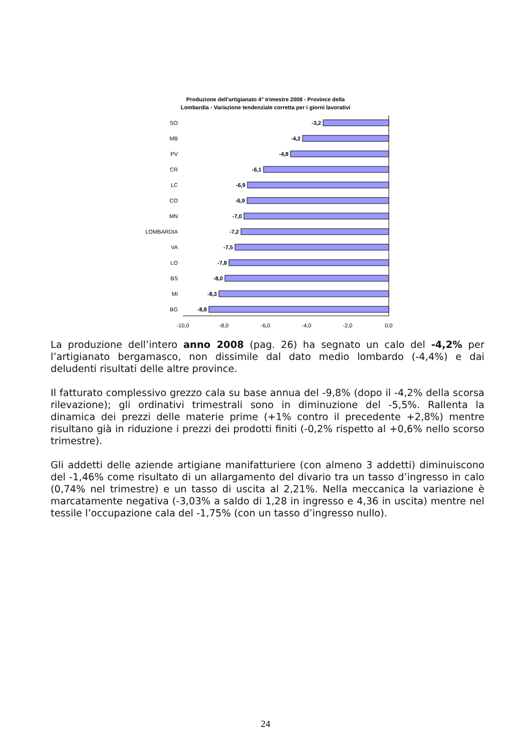Produzione dell'artigianato 4° trimestre 2008 - Province della
Lombardia - Variazione tendenziale corretta per i giorni lavorativi
SO
MB
PV
CR
LC
CO
MN
LOMBARDIA
VA
LO
BS
MI
BG
-3,2
-4,2
-4,8
-6,1
-6,9
-6,9
-7,0
-7,2
-7,5
-7,8
-8,0
-8,3
-8,8
-10,0
-8,0
-6,0
-4,0
-2,0
0,0
La produzione dell’intero anno 2008 (pag. 26) ha segnato un calo del -4,2% per l’artigianato bergamasco, non dissimile dal dato medio lombardo (-4,4%) e dai deludenti risultati delle altre province.
Il fatturato complessivo grezzo cala su base annua del -9,8% (dopo il -4,2% della scorsa rilevazione); gli ordinativi trimestrali sono in diminuzione del -5,5%. Rallenta la dinamica dei prezzi delle materie prime (+1% contro il precedente +2,8%) mentre risultano già in riduzione i prezzi dei prodotti finiti (-0,2% rispetto al +0,6% nello scorso trimestre).
Gli addetti delle aziende artigiane manifatturiere (con almeno 3 addetti) diminuiscono del -1,46% come risultato di un allargamento del divario tra un tasso d’ingresso in calo (0,74% nel trimestre) e un tasso di uscita al 2,21%. Nella meccanica la variazione è marcatamente negativa (-3,03% a saldo di 1,28 in ingresso e 4,36 in uscita) mentre nel tessile l’occupazione cala del -1,75% (con un tasso d’ingresso nullo).
24